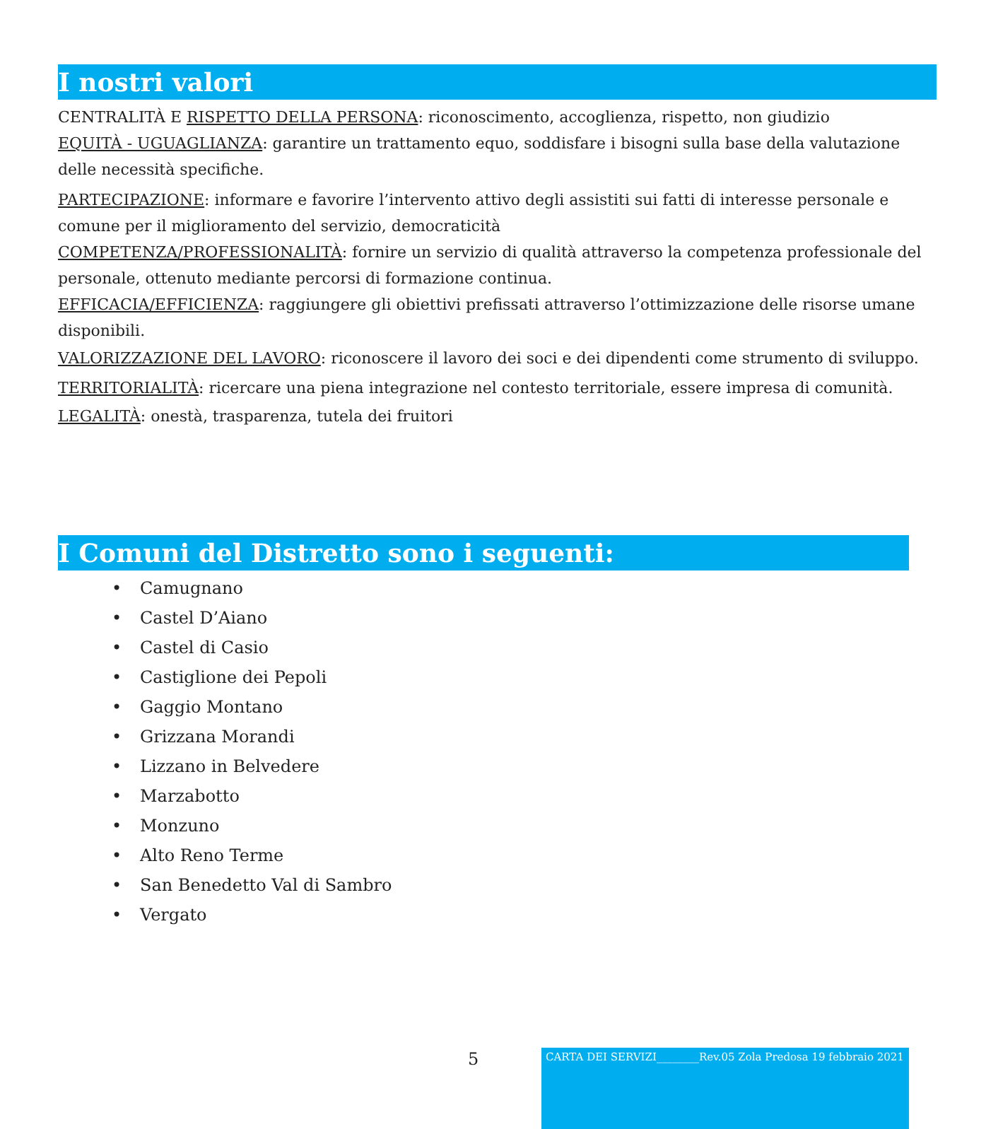I nostri valori
CENTRALITÀ E RISPETTO DELLA PERSONA: riconoscimento, accoglienza, rispetto, non giudizio
EQUITÀ - UGUAGLIANZA: garantire un trattamento equo, soddisfare i bisogni sulla base della valutazione delle necessità specifiche.
PARTECIPAZIONE: informare e favorire l’intervento attivo degli assistiti sui fatti di interesse personale e comune per il miglioramento del servizio, democraticità
COMPETENZA/PROFESSIONALITÀ: fornire un servizio di qualità attraverso la competenza professionale del personale, ottenuto mediante percorsi di formazione continua.
EFFICACIA/EFFICIENZA: raggiungere gli obiettivi prefissati attraverso l’ottimizzazione delle risorse umane disponibili.
VALORIZZAZIONE DEL LAVORO: riconoscere il lavoro dei soci e dei dipendenti come strumento di sviluppo. TERRITORIALITÀ: ricercare una piena integrazione nel contesto territoriale, essere impresa di comunità.
LEGALITÀ: onestà, trasparenza, tutela dei fruitori
I Comuni del Distretto sono i seguenti:
• Camugnano
• Castel D’Aiano
• Castel di Casio
• Castiglione dei Pepoli
• Gaggio Montano
• Grizzana Morandi
• Lizzano in Belvedere
• Marzabotto
• Monzuno
• Alto Reno Terme
• San Benedetto Val di Sambro
• Vergato
5
CARTA DEI SERVIZI________Rev.05 Zola Predosa 19 febbraio 2021